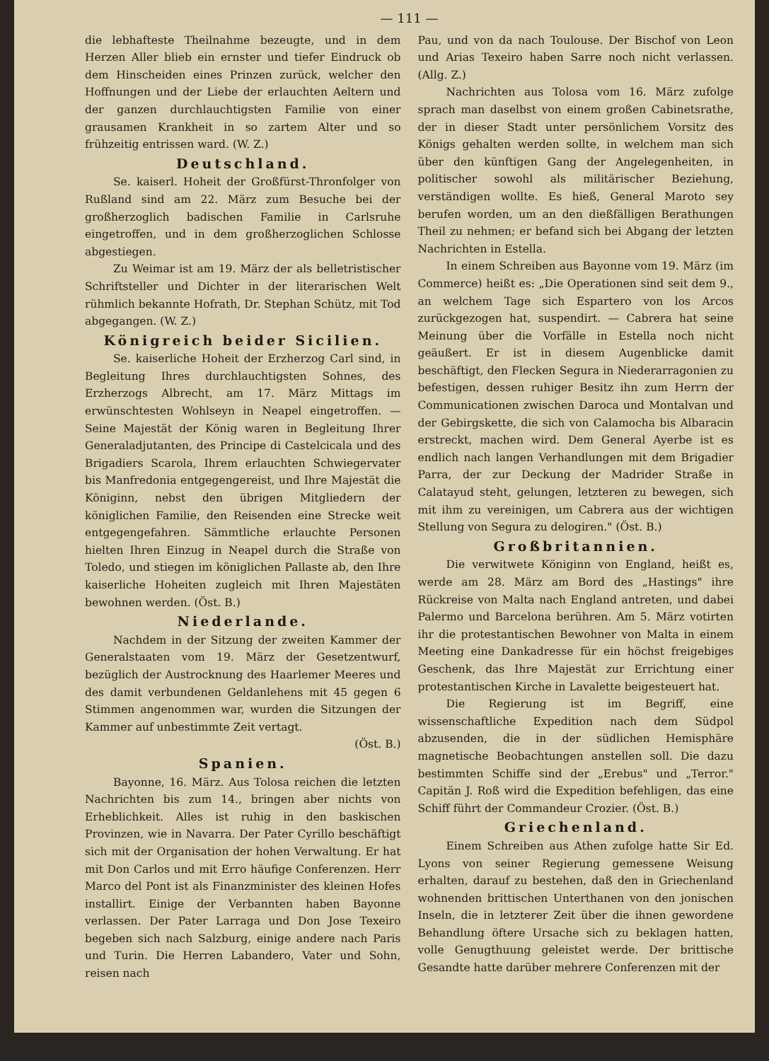— 111 —
die lebhafteste Theilnahme bezeugte, und in dem Herzen Aller blieb ein ernster und tiefer Eindruck ob dem Hinscheiden eines Prinzen zurück, welcher den Hoffnungen und der Liebe der erlauchten Aeltern und der ganzen durchlauchtigsten Familie von einer grausamen Krankheit in so zartem Alter und so frühzeitig entrissen ward. (W. Z.)
Deutschland.
Se. kaiserl. Hoheit der Großfürst-Thronfolger von Rußland sind am 22. März zum Besuche bei der großherzoglich badischen Familie in Carlsruhe eingetroffen, und in dem großherzoglichen Schlosse abgestiegen.
Zu Weimar ist am 19. März der als belletristischer Schriftsteller und Dichter in der literarischen Welt rühmlich bekannte Hofrath, Dr. Stephan Schütz, mit Tod abgegangen. (W. Z.)
Königreich beider Sicilien.
Se. kaiserliche Hoheit der Erzherzog Carl sind, in Begleitung Ihres durchlauchtigsten Sohnes, des Erzherzogs Albrecht, am 17. März Mittags im erwünschtesten Wohlseyn in Neapel eingetroffen. — Seine Majestät der König waren in Begleitung Ihrer Generaladjutanten, des Principe di Castelcicala und des Brigadiers Scarola, Ihrem erlauchten Schwiegervater bis Manfredonia entgegengereist, und Ihre Majestät die Königinn, nebst den übrigen Mitgliedern der königlichen Familie, den Reisenden eine Strecke weit entgegengefahren. Sämmtliche erlauchte Personen hielten Ihren Einzug in Neapel durch die Straße von Toledo, und stiegen im königlichen Pallaste ab, den Ihre kaiserliche Hoheiten zugleich mit Ihren Majestäten bewohnen werden. (Öst. B.)
Niederlande.
Nachdem in der Sitzung der zweiten Kammer der Generalstaaten vom 19. März der Gesetzentwurf, bezüglich der Austrocknung des Haarlemer Meeres und des damit verbundenen Geldanlehens mit 45 gegen 6 Stimmen angenommen war, wurden die Sitzungen der Kammer auf unbestimmte Zeit vertagt.
(Öst. B.)
Spanien.
Bayonne, 16. März. Aus Tolosa reichen die letzten Nachrichten bis zum 14., bringen aber nichts von Erheblichkeit. Alles ist ruhig in den baskischen Provinzen, wie in Navarra. Der Pater Cyrillo beschäftigt sich mit der Organisation der hohen Verwaltung. Er hat mit Don Carlos und mit Erro häufige Conferenzen. Herr Marco del Pont ist als Finanzminister des kleinen Hofes installirt. Einige der Verbannten haben Bayonne verlassen. Der Pater Larraga und Don Jose Texeiro begeben sich nach Salzburg, einige andere nach Paris und Turin. Die Herren Labandero, Vater und Sohn, reisen nach
Pau, und von da nach Toulouse. Der Bischof von Leon und Arias Texeiro haben Sarre noch nicht verlassen. (Allg. Z.)
Nachrichten aus Tolosa vom 16. März zufolge sprach man daselbst von einem großen Cabinetsrathe, der in dieser Stadt unter persönlichem Vorsitz des Königs gehalten werden sollte, in welchem man sich über den künftigen Gang der Angelegenheiten, in politischer sowohl als militärischer Beziehung, verständigen wollte. Es hieß, General Maroto sey berufen worden, um an den dießfälligen Berathungen Theil zu nehmen; er befand sich bei Abgang der letzten Nachrichten in Estella.
In einem Schreiben aus Bayonne vom 19. März (im Commerce) heißt es: „Die Operationen sind seit dem 9., an welchem Tage sich Espartero von los Arcos zurückgezogen hat, suspendirt. — Cabrera hat seine Meinung über die Vorfälle in Estella noch nicht geäußert. Er ist in diesem Augenblicke damit beschäftigt, den Flecken Segura in Niederarragonien zu befestigen, dessen ruhiger Besitz ihn zum Herrn der Communicationen zwischen Daroca und Montalvan und der Gebirgskette, die sich von Calamocha bis Albaracin erstreckt, machen wird. Dem General Ayerbe ist es endlich nach langen Verhandlungen mit dem Brigadier Parra, der zur Deckung der Madrider Straße in Calatayud steht, gelungen, letzteren zu bewegen, sich mit ihm zu vereinigen, um Cabrera aus der wichtigen Stellung von Segura zu delogiren." (Öst. B.)
Großbritannien.
Die verwitwete Königinn von England, heißt es, werde am 28. März am Bord des „Hastings" ihre Rückreise von Malta nach England antreten, und dabei Palermo und Barcelona berühren. Am 5. März votirten ihr die protestantischen Bewohner von Malta in einem Meeting eine Dankadresse für ein höchst freigebiges Geschenk, das Ihre Majestät zur Errichtung einer protestantischen Kirche in Lavalette beigesteuert hat.
Die Regierung ist im Begriff, eine wissenschaftliche Expedition nach dem Südpol abzusenden, die in der südlichen Hemisphäre magnetische Beobachtungen anstellen soll. Die dazu bestimmten Schiffe sind der „Erebus" und „Terror." Capitän J. Roß wird die Expedition befehligen, das eine Schiff führt der Commandeur Crozier. (Öst. B.)
Griechenland.
Einem Schreiben aus Athen zufolge hatte Sir Ed. Lyons von seiner Regierung gemessene Weisung erhalten, darauf zu bestehen, daß den in Griechenland wohnenden brittischen Unterthanen von den jonischen Inseln, die in letzterer Zeit über die ihnen gewordene Behandlung öftere Ursache sich zu beklagen hatten, volle Genugthuung geleistet werde. Der brittische Gesandte hatte darüber mehrere Conferenzen mit der